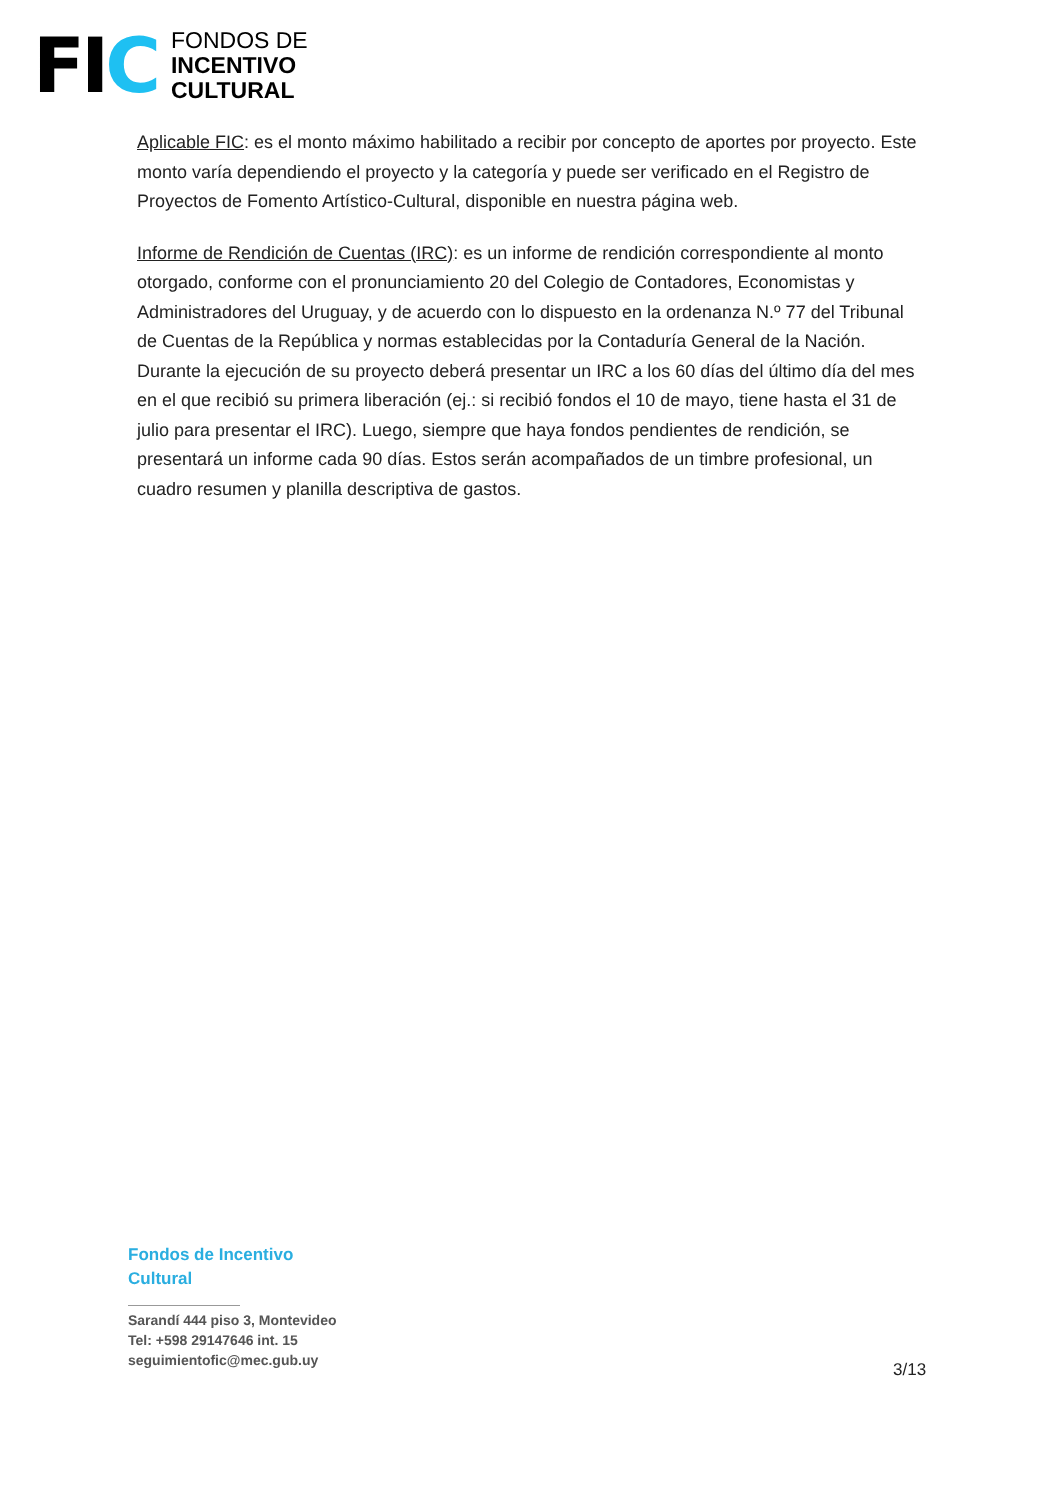FIC
FONDOS DE
INCENTIVO
CULTURAL
Aplicable FIC: es el monto máximo habilitado a recibir por concepto de aportes por proyecto. Este monto varía dependiendo el proyecto y la categoría y puede ser verificado en el Registro de Proyectos de Fomento Artístico-Cultural, disponible en nuestra página web.
Informe de Rendición de Cuentas (IRC): es un informe de rendición correspondiente al monto otorgado, conforme con el pronunciamiento 20 del Colegio de Contadores, Economistas y Administradores del Uruguay, y de acuerdo con lo dispuesto en la ordenanza N.º 77 del Tribunal de Cuentas de la República y normas establecidas por la Contaduría General de la Nación. Durante la ejecución de su proyecto deberá presentar un IRC a los 60 días del último día del mes en el que recibió su primera liberación (ej.: si recibió fondos el 10 de mayo, tiene hasta el 31 de julio para presentar el IRC). Luego, siempre que haya fondos pendientes de rendición, se presentará un informe cada 90 días. Estos serán acompañados de un timbre profesional, un cuadro resumen y planilla descriptiva de gastos.
Fondos de Incentivo
Cultural
Sarandí 444 piso 3, Montevideo
Tel: +598 29147646 int. 15
seguimientofic@mec.gub.uy
3/13